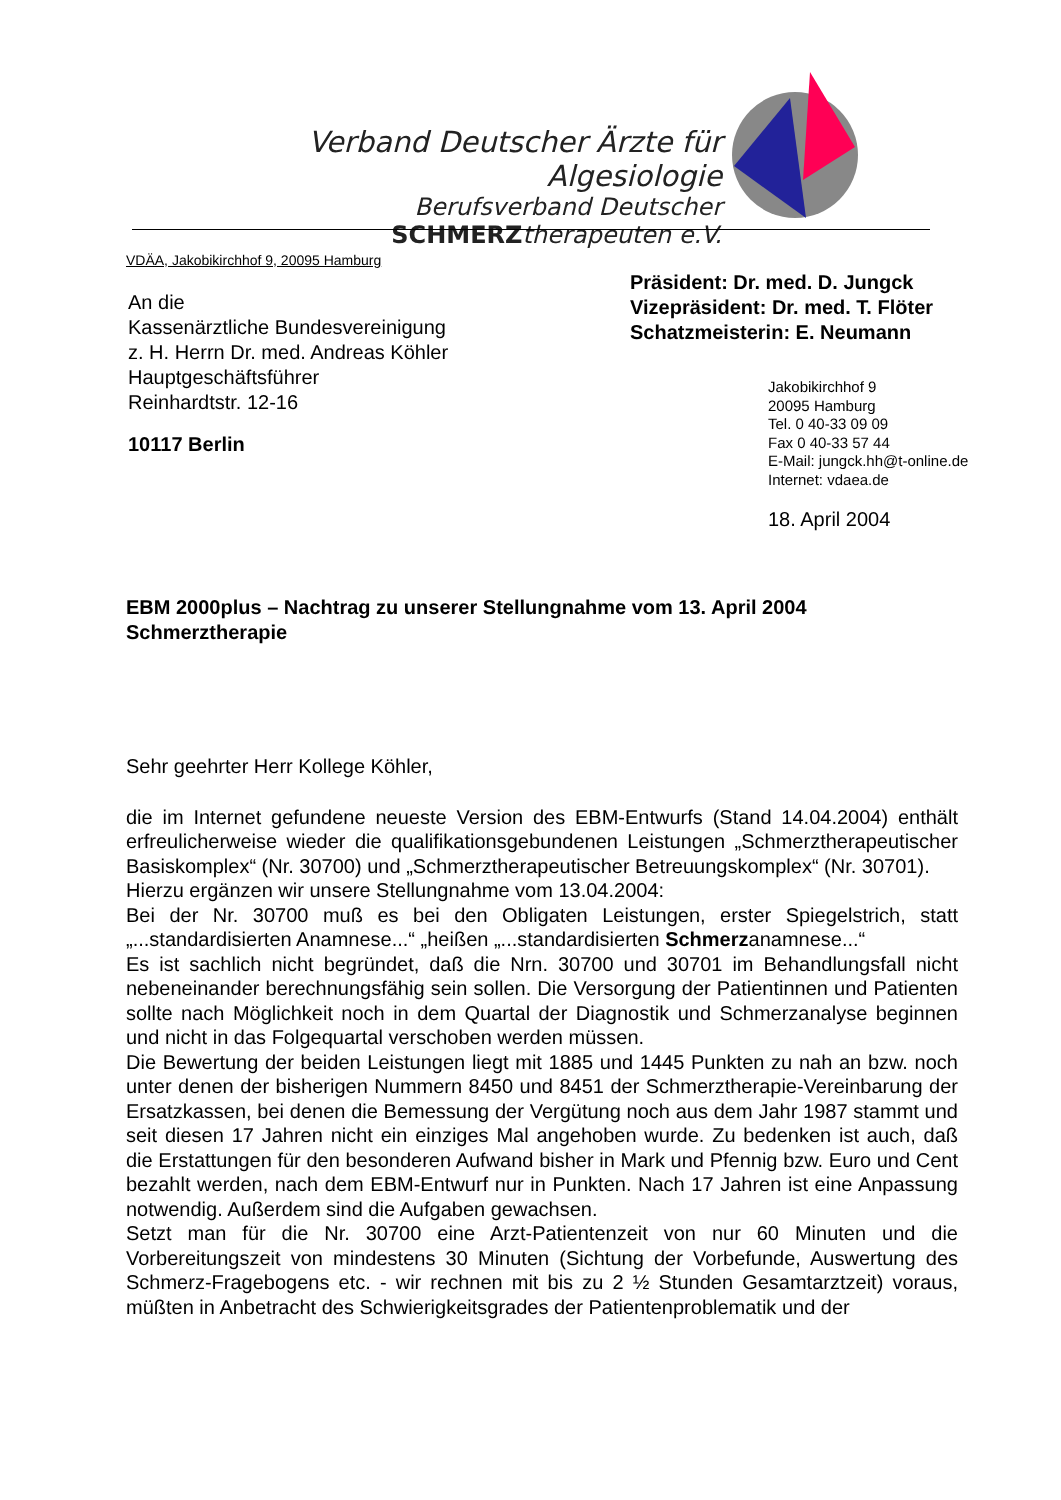Verband Deutscher Ärzte für Algesiologie
Berufsverband Deutscher
SCHMERZtherapeuten e.V.
VDÄA, Jakobikirchhof 9, 20095 Hamburg
An die
Kassenärztliche Bundesvereinigung
z. H. Herrn Dr. med. Andreas Köhler
Hauptgeschäftsführer
Reinhardtstr. 12-16
10117 Berlin
Präsident: Dr. med. D. Jungck
Vizepräsident: Dr. med. T. Flöter
Schatzmeisterin: E. Neumann
Jakobikirchhof 9
20095 Hamburg
Tel. 0 40-33 09 09
Fax 0 40-33 57 44
E-Mail: jungck.hh@t-online.de
Internet: vdaea.de
18. April 2004
EBM 2000plus – Nachtrag zu unserer Stellungnahme vom 13. April 2004
Schmerztherapie
Sehr geehrter Herr Kollege Köhler,
die im Internet gefundene neueste Version des EBM-Entwurfs (Stand 14.04.2004) enthält erfreulicherweise wieder die qualifikationsgebundenen Leistungen „Schmerztherapeutischer Basiskomplex“ (Nr. 30700) und „Schmerztherapeutischer Betreuungskomplex“ (Nr. 30701).
Hierzu ergänzen wir unsere Stellungnahme vom 13.04.2004:
Bei der Nr. 30700 muß es bei den Obligaten Leistungen, erster Spiegelstrich, statt „...standardisierten Anamnese...“ „heißen „...standardisierten Schmerzanamnese...“
Es ist sachlich nicht begründet, daß die Nrn. 30700 und 30701 im Behandlungsfall nicht nebeneinander berechnungsfähig sein sollen. Die Versorgung der Patientinnen und Patienten sollte nach Möglichkeit noch in dem Quartal der Diagnostik und Schmerzanalyse beginnen und nicht in das Folgequartal verschoben werden müssen.
Die Bewertung der beiden Leistungen liegt mit 1885 und 1445 Punkten zu nah an bzw. noch unter denen der bisherigen Nummern 8450 und 8451 der Schmerztherapie-Vereinbarung der Ersatzkassen, bei denen die Bemessung der Vergütung noch aus dem Jahr 1987 stammt und seit diesen 17 Jahren nicht ein einziges Mal angehoben wurde. Zu bedenken ist auch, daß die Erstattungen für den besonderen Aufwand bisher in Mark und Pfennig bzw. Euro und Cent bezahlt werden, nach dem EBM-Entwurf nur in Punkten. Nach 17 Jahren ist eine Anpassung notwendig. Außerdem sind die Aufgaben gewachsen.
Setzt man für die Nr. 30700 eine Arzt-Patientenzeit von nur 60 Minuten und die Vorbereitungszeit von mindestens 30 Minuten (Sichtung der Vorbefunde, Auswertung des Schmerz-Fragebogens etc. - wir rechnen mit bis zu 2 ½ Stunden Gesamtarztzeit) voraus, müßten in Anbetracht des Schwierigkeitsgrades der Patientenproblematik und der